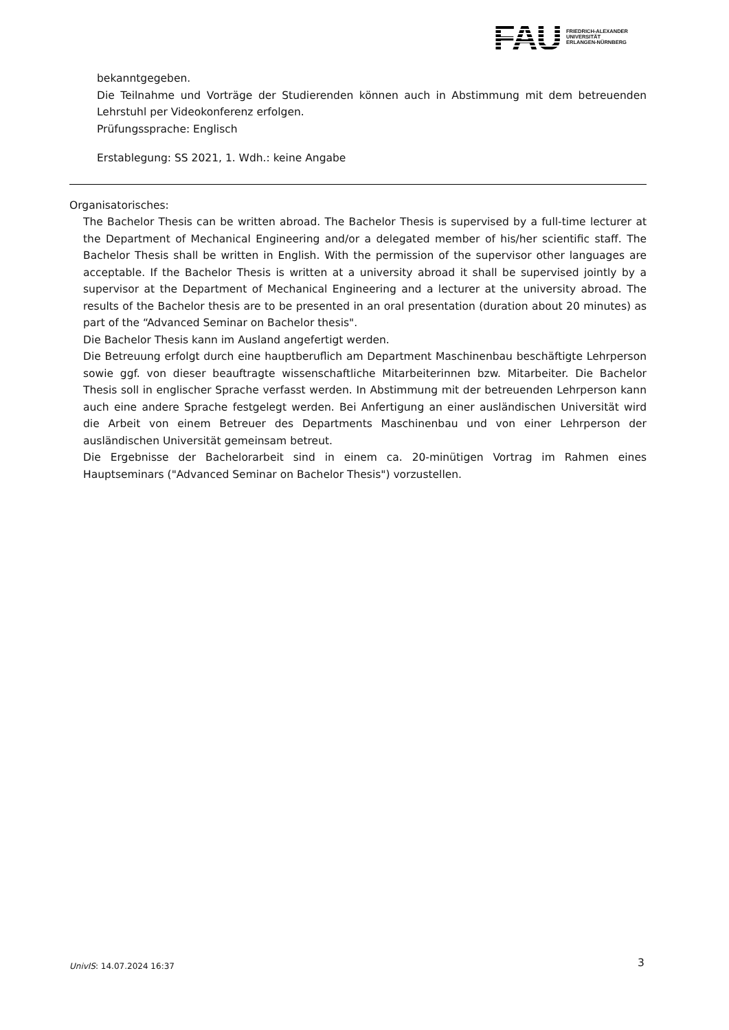FAU FRIEDRICH-ALEXANDER
UNIVERSITÄT
ERLANGEN-NÜRNBERG
bekanntgegeben.
Die Teilnahme und Vorträge der Studierenden können auch in Abstimmung mit dem betreuenden Lehrstuhl per Videokonferenz erfolgen.
Prüfungssprache: Englisch
Erstablegung: SS 2021, 1. Wdh.: keine Angabe
Organisatorisches:
The Bachelor Thesis can be written abroad. The Bachelor Thesis is supervised by a full-time lecturer at the Department of Mechanical Engineering and/or a delegated member of his/her scientific staff. The Bachelor Thesis shall be written in English. With the permission of the supervisor other languages are acceptable. If the Bachelor Thesis is written at a university abroad it shall be supervised jointly by a supervisor at the Department of Mechanical Engineering and a lecturer at the university abroad. The results of the Bachelor thesis are to be presented in an oral presentation (duration about 20 minutes) as part of the “Advanced Seminar on Bachelor thesis".
Die Bachelor Thesis kann im Ausland angefertigt werden.
Die Betreuung erfolgt durch eine hauptberuflich am Department Maschinenbau beschäftigte Lehrperson sowie ggf. von dieser beauftragte wissenschaftliche Mitarbeiterinnen bzw. Mitarbeiter. Die Bachelor Thesis soll in englischer Sprache verfasst werden. In Abstimmung mit der betreuenden Lehrperson kann auch eine andere Sprache festgelegt werden. Bei Anfertigung an einer ausländischen Universität wird die Arbeit von einem Betreuer des Departments Maschinenbau und von einer Lehrperson der ausländischen Universität gemeinsam betreut.
Die Ergebnisse der Bachelorarbeit sind in einem ca. 20-minütigen Vortrag im Rahmen eines Hauptseminars ("Advanced Seminar on Bachelor Thesis") vorzustellen.
UnivIS: 14.07.2024 16:37 3